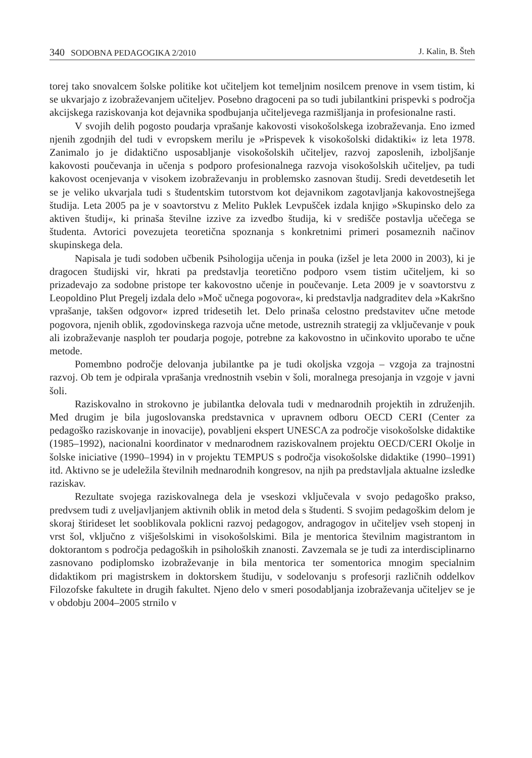340 SODOBNA PEDAGOGIKA 2/2010 J. Kalin, B. Šteh
torej tako snovalcem šolske politike kot učiteljem kot temeljnim nosilcem prenove in vsem tistim, ki se ukvarjajo z izobraževanjem učiteljev. Posebno dragoceni pa so tudi jubilantkini prispevki s področja akcijskega raziskovanja kot dejavnika spodbujanja učiteljevega razmišljanja in profesionalne rasti.
V svojih delih pogosto poudarja vprašanje kakovosti visokošolskega izobraževanja. Eno izmed njenih zgodnjih del tudi v evropskem merilu je »Prispevek k visokošolski didaktiki« iz leta 1978. Zanimalo jo je didaktično usposabljanje visokošolskih učiteljev, razvoj zaposlenih, izboljšanje kakovosti poučevanja in učenja s podporo profesionalnega razvoja visokošolskih učiteljev, pa tudi kakovost ocenjevanja v visokem izobraževanju in problemsko zasnovan študij. Sredi devetdesetih let se je veliko ukvarjala tudi s študentskim tutorstvom kot dejavnikom zagotavljanja kakovostnejšega študija. Leta 2005 pa je v soavtorstvu z Melito Puklek Levpušček izdala knjigo »Skupinsko delo za aktiven študij«, ki prinaša številne izzive za izvedbo študija, ki v središče postavlja učečega se študenta. Avtorici povezujeta teoretična spoznanja s konkretnimi primeri posameznih načinov skupinskega dela.
Napisala je tudi sodoben učbenik Psihologija učenja in pouka (izšel je leta 2000 in 2003), ki je dragocen študijski vir, hkrati pa predstavlja teoretično podporo vsem tistim učiteljem, ki so prizadevajo za sodobne pristope ter kakovostno učenje in poučevanje. Leta 2009 je v soavtorstvu z Leopoldino Plut Pregelj izdala delo »Moč učnega pogovora«, ki predstavlja nadgraditev dela »Kakršno vprašanje, takšen odgovor« izpred tridesetih let. Delo prinaša celostno predstavitev učne metode pogovora, njenih oblik, zgodovinskega razvoja učne metode, ustreznih strategij za vključevanje v pouk ali izobraževanje nasploh ter poudarja pogoje, potrebne za kakovostno in učinkovito uporabo te učne metode.
Pomembno področje delovanja jubilantke pa je tudi okoljska vzgoja – vzgoja za trajnostni razvoj. Ob tem je odpirala vprašanja vrednostnih vsebin v šoli, moralnega presojanja in vzgoje v javni šoli.
Raziskovalno in strokovno je jubilantka delovala tudi v mednarodnih projektih in združenjih. Med drugim je bila jugoslovanska predstavnica v upravnem odboru OECD CERI (Center za pedagoško raziskovanje in inovacije), povabljeni ekspert UNESCA za področje visokošolske didaktike (1985–1992), nacionalni koordinator v mednarodnem raziskovalnem projektu OECD/CERI Okolje in šolske iniciative (1990–1994) in v projektu TEMPUS s področja visokošolske didaktike (1990–1991) itd. Aktivno se je udeležila številnih mednarodnih kongresov, na njih pa predstavljala aktualne izsledke raziskav.
Rezultate svojega raziskovalnega dela je vseskozi vključevala v svojo pedagoško prakso, predvsem tudi z uveljavljanjem aktivnih oblik in metod dela s študenti. S svojim pedagoškim delom je skoraj štirideset let sooblikovala poklicni razvoj pedagogov, andragogov in učiteljev vseh stopenj in vrst šol, vključno z višješolskimi in visokošolskimi. Bila je mentorica številnim magistrantom in doktorantom s področja pedagoških in psiholoških znanosti. Zavzemala se je tudi za interdisciplinarno zasnovano podiplomsko izobraževanje in bila mentorica ter somentorica mnogim specialnim didaktikom pri magistrskem in doktorskem študiju, v sodelovanju s profesorji različnih oddelkov Filozofske fakultete in drugih fakultet. Njeno delo v smeri posodabljanja izobraževanja učiteljev se je v obdobju 2004–2005 strnilo v